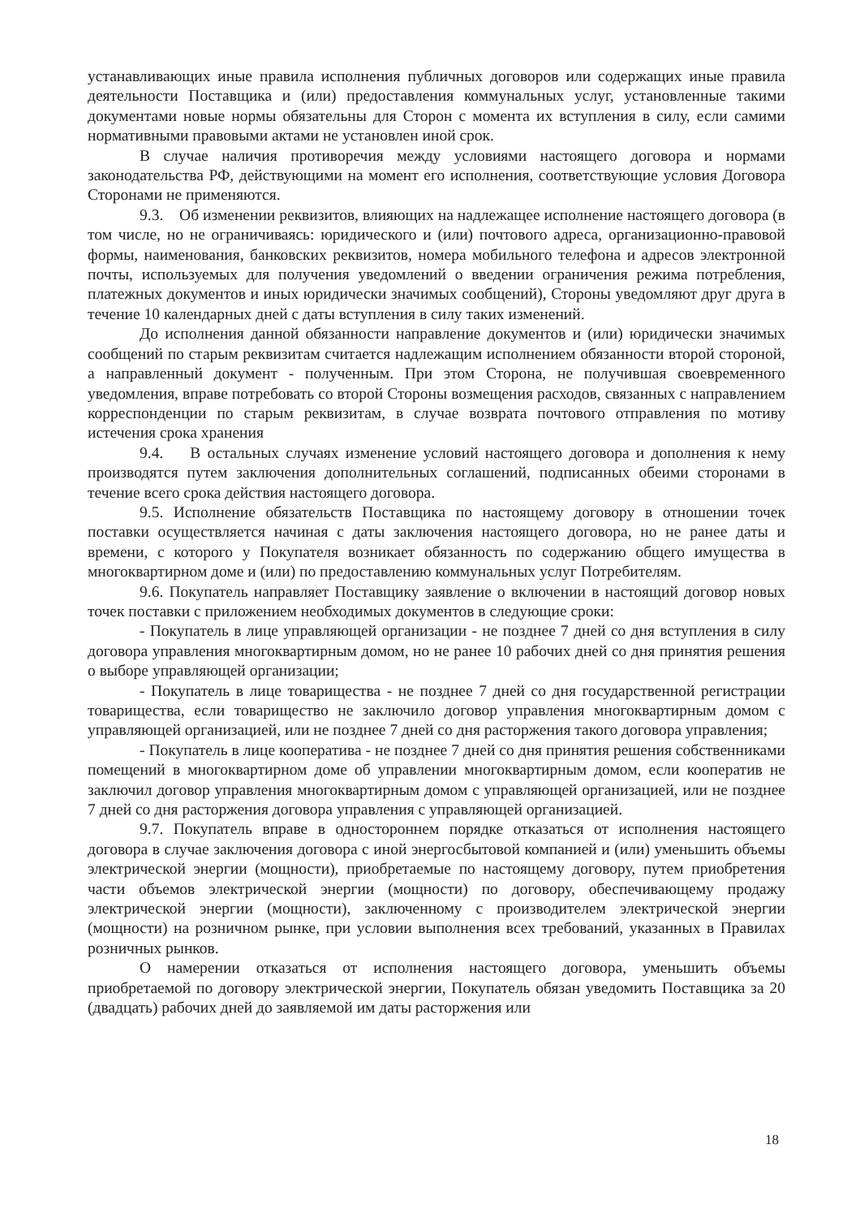устанавливающих иные правила исполнения публичных договоров или содержащих иные правила деятельности Поставщика и (или) предоставления коммунальных услуг, установленные такими документами новые нормы обязательны для Сторон с момента их вступления в силу, если самими нормативными правовыми актами не установлен иной срок.
В случае наличия противоречия между условиями настоящего договора и нормами законодательства РФ, действующими на момент его исполнения, соответствующие условия Договора Сторонами не применяются.
9.3. Об изменении реквизитов, влияющих на надлежащее исполнение настоящего договора (в том числе, но не ограничиваясь: юридического и (или) почтового адреса, организационно-правовой формы, наименования, банковских реквизитов, номера мобильного телефона и адресов электронной почты, используемых для получения уведомлений о введении ограничения режима потребления, платежных документов и иных юридически значимых сообщений), Стороны уведомляют друг друга в течение 10 календарных дней с даты вступления в силу таких изменений.
До исполнения данной обязанности направление документов и (или) юридически значимых сообщений по старым реквизитам считается надлежащим исполнением обязанности второй стороной, а направленный документ - полученным. При этом Сторона, не получившая своевременного уведомления, вправе потребовать со второй Стороны возмещения расходов, связанных с направлением корреспонденции по старым реквизитам, в случае возврата почтового отправления по мотиву истечения срока хранения
9.4. В остальных случаях изменение условий настоящего договора и дополнения к нему производятся путем заключения дополнительных соглашений, подписанных обеими сторонами в течение всего срока действия настоящего договора.
9.5. Исполнение обязательств Поставщика по настоящему договору в отношении точек поставки осуществляется начиная с даты заключения настоящего договора, но не ранее даты и времени, с которого у Покупателя возникает обязанность по содержанию общего имущества в многоквартирном доме и (или) по предоставлению коммунальных услуг Потребителям.
9.6. Покупатель направляет Поставщику заявление о включении в настоящий договор новых точек поставки с приложением необходимых документов в следующие сроки:
- Покупатель в лице управляющей организации - не позднее 7 дней со дня вступления в силу договора управления многоквартирным домом, но не ранее 10 рабочих дней со дня принятия решения о выборе управляющей организации;
- Покупатель в лице товарищества - не позднее 7 дней со дня государственной регистрации товарищества, если товарищество не заключило договор управления многоквартирным домом с управляющей организацией, или не позднее 7 дней со дня расторжения такого договора управления;
- Покупатель в лице кооператива - не позднее 7 дней со дня принятия решения собственниками помещений в многоквартирном доме об управлении многоквартирным домом, если кооператив не заключил договор управления многоквартирным домом с управляющей организацией, или не позднее 7 дней со дня расторжения договора управления с управляющей организацией.
9.7. Покупатель вправе в одностороннем порядке отказаться от исполнения настоящего договора в случае заключения договора с иной энергосбытовой компанией и (или) уменьшить объемы электрической энергии (мощности), приобретаемые по настоящему договору, путем приобретения части объемов электрической энергии (мощности) по договору, обеспечивающему продажу электрической энергии (мощности), заключенному с производителем электрической энергии (мощности) на розничном рынке, при условии выполнения всех требований, указанных в Правилах розничных рынков.
О намерении отказаться от исполнения настоящего договора, уменьшить объемы приобретаемой по договору электрической энергии, Покупатель обязан уведомить Поставщика за 20 (двадцать) рабочих дней до заявляемой им даты расторжения или
18